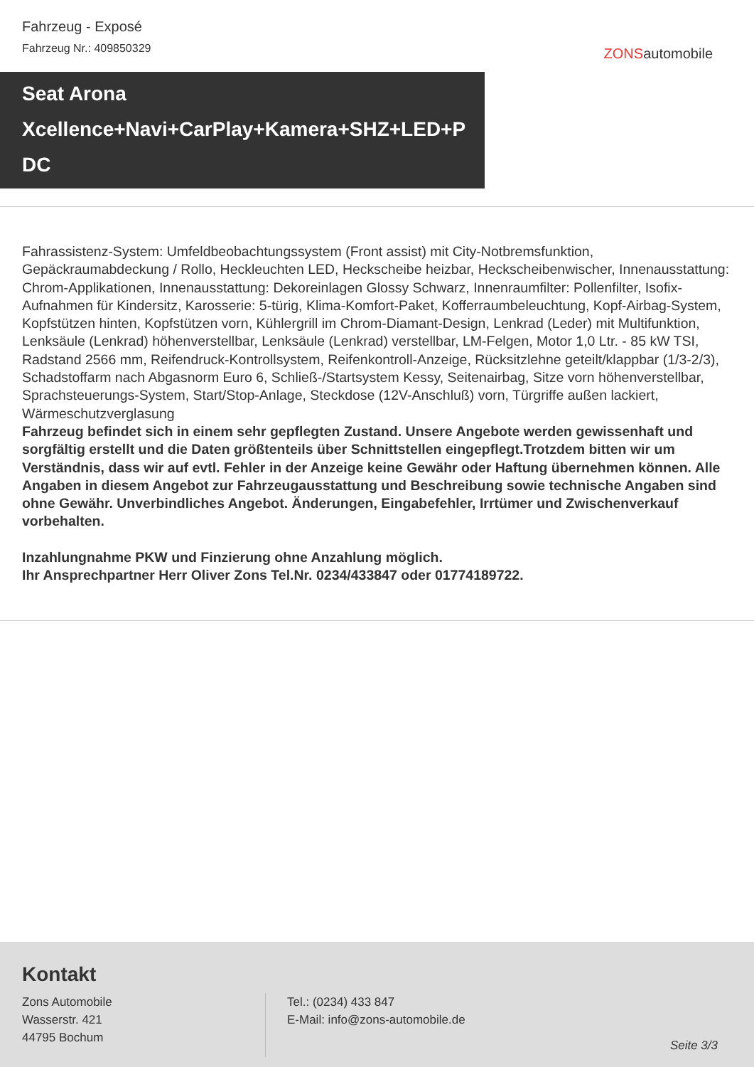Fahrzeug - Exposé
Fahrzeug Nr.: 409850329
ZONSautomobile
Seat Arona
Xcellence+Navi+CarPlay+Kamera+SHZ+LED+P
DC
Fahrassistenz-System: Umfeldbeobachtungssystem (Front assist) mit City-Notbremsfunktion, Gepäckraumabdeckung / Rollo, Heckleuchten LED, Heckscheibe heizbar, Heckscheibenwischer, Innenausstattung: Chrom-Applikationen, Innenausstattung: Dekoreinlagen Glossy Schwarz, Innenraumfilter: Pollenfilter, Isofix-Aufnahmen für Kindersitz, Karosserie: 5-türig, Klima-Komfort-Paket, Kofferraumbeleuchtung, Kopf-Airbag-System, Kopfstützen hinten, Kopfstützen vorn, Kühlergrill im Chrom-Diamant-Design, Lenkrad (Leder) mit Multifunktion, Lenksäule (Lenkrad) höhenverstellbar, Lenksäule (Lenkrad) verstellbar, LM-Felgen, Motor 1,0 Ltr. - 85 kW TSI, Radstand 2566 mm, Reifendruck-Kontrollsystem, Reifenkontroll-Anzeige, Rücksitzlehne geteilt/klappbar (1/3-2/3), Schadstoffarm nach Abgasnorm Euro 6, Schließ-/Startsystem Kessy, Seitenairbag, Sitze vorn höhenverstellbar, Sprachsteuerungs-System, Start/Stop-Anlage, Steckdose (12V-Anschluß) vorn, Türgriffe außen lackiert, Wärmeschutzverglasung
Fahrzeug befindet sich in einem sehr gepflegten Zustand. Unsere Angebote werden gewissenhaft und sorgfältig erstellt und die Daten größtenteils über Schnittstellen eingepflegt.Trotzdem bitten wir um Verständnis, dass wir auf evtl. Fehler in der Anzeige keine Gewähr oder Haftung übernehmen können. Alle Angaben in diesem Angebot zur Fahrzeugausstattung und Beschreibung sowie technische Angaben sind ohne Gewähr. Unverbindliches Angebot. Änderungen, Eingabefehler, Irrtümer und Zwischenverkauf vorbehalten.
Inzahlungnahme PKW und Finzierung ohne Anzahlung möglich.
Ihr Ansprechpartner Herr Oliver Zons Tel.Nr. 0234/433847 oder 01774189722.
Kontakt
Zons Automobile
Wasserstr. 421
44795 Bochum
Tel.: (0234) 433 847
E-Mail: info@zons-automobile.de
Seite 3/3